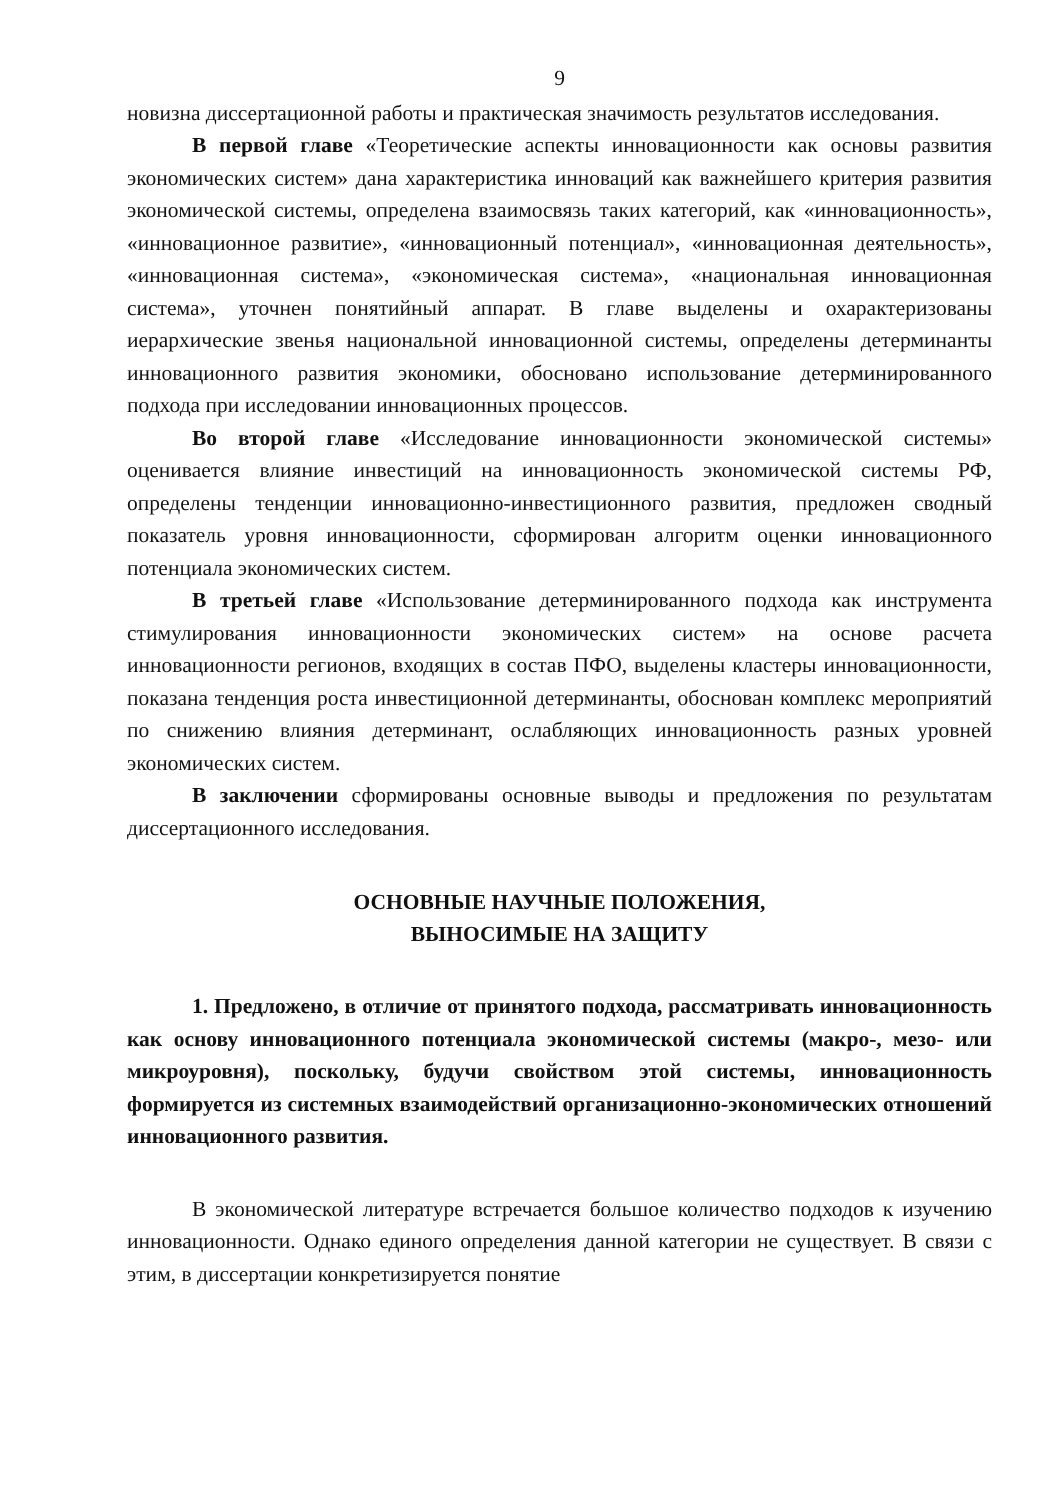9
новизна диссертационной работы и практическая значимость результатов исследования.
В первой главе «Теоретические аспекты инновационности как основы развития экономических систем» дана характеристика инноваций как важнейшего критерия развития экономической системы, определена взаимосвязь таких категорий, как «инновационность», «инновационное развитие», «инновационный потенциал», «инновационная деятельность», «инновационная система», «экономическая система», «национальная инновационная система», уточнен понятийный аппарат. В главе выделены и охарактеризованы иерархические звенья национальной инновационной системы, определены детерминанты инновационного развития экономики, обосновано использование детерминированного подхода при исследовании инновационных процессов.
Во второй главе «Исследование инновационности экономической системы» оценивается влияние инвестиций на инновационность экономической системы РФ, определены тенденции инновационно-инвестиционного развития, предложен сводный показатель уровня инновационности, сформирован алгоритм оценки инновационного потенциала экономических систем.
В третьей главе «Использование детерминированного подхода как инструмента стимулирования инновационности экономических систем» на основе расчета инновационности регионов, входящих в состав ПФО, выделены кластеры инновационности, показана тенденция роста инвестиционной детерминанты, обоснован комплекс мероприятий по снижению влияния детерминант, ослабляющих инновационность разных уровней экономических систем.
В заключении сформированы основные выводы и предложения по результатам диссертационного исследования.
ОСНОВНЫЕ НАУЧНЫЕ ПОЛОЖЕНИЯ,
ВЫНОСИМЫЕ НА ЗАЩИТУ
1. Предложено, в отличие от принятого подхода, рассматривать инновационность как основу инновационного потенциала экономической системы (макро-, мезо- или микроуровня), поскольку, будучи свойством этой системы, инновационность формируется из системных взаимодействий организационно-экономических отношений инновационного развития.
В экономической литературе встречается большое количество подходов к изучению инновационности. Однако единого определения данной категории не существует. В связи с этим, в диссертации конкретизируется понятие